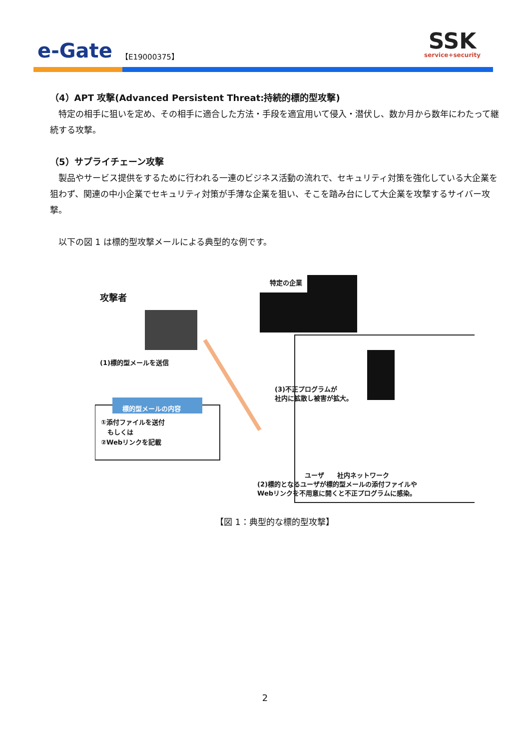e-Gate 【E19000375】 SSK
service+security
（4）APT 攻撃(Advanced Persistent Threat:持続的標的型攻撃)
　特定の相手に狙いを定め、その相手に適合した方法・手段を適宜用いて侵入・潜伏し、数か月から数年にわたって継続する攻撃。
（5）サプライチェーン攻撃
　製品やサービス提供をするために行われる一連のビジネス活動の流れで、セキュリティ対策を強化している大企業を狙わず、関連の中小企業でセキュリティ対策が手薄な企業を狙い、そこを踏み台にして大企業を攻撃するサイバー攻撃。
　以下の図 1 は標的型攻撃メールによる典型的な例です。
特定の企業
攻撃者
(1)標的型メールを送信
標的型メールの内容
①添付ファイルを送付
　もしくは
②Webリンクを記載
(3)不正プログラムが
社内に拡散し被害が拡大。
ユーザ　　社内ネットワーク
(2)標的となるユーザが標的型メールの添付ファイルや
Webリンクを不用意に開くと不正プログラムに感染。
【図 1：典型的な標的型攻撃】
2